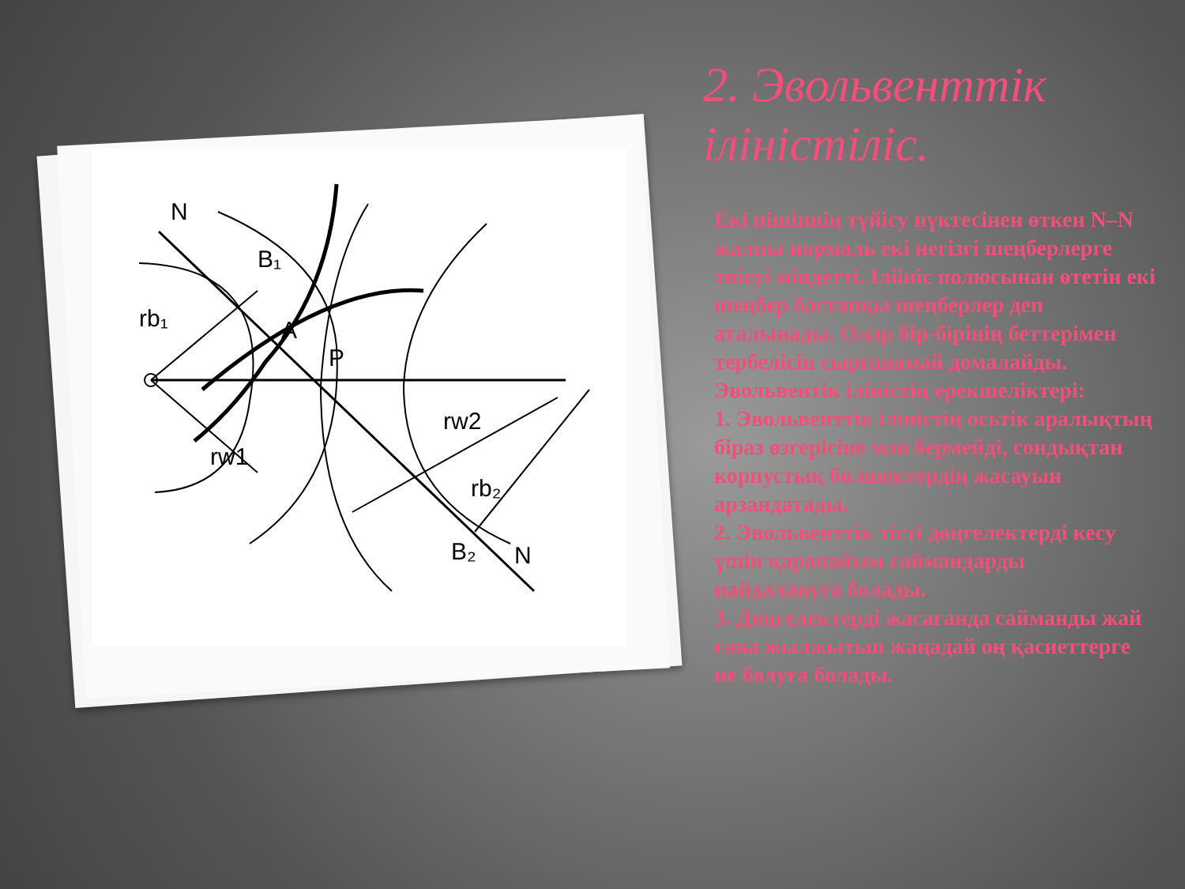N
B₁
rb₁
A
P
rw1
rw2
rb₂
B₂
N
2. Эвольвенттік іліністіліс.
Екі пішіннің түйісу нүктесінен өткен N–N жалпы нормаль екі негізгі шеңберлерге тиісуі міндетті. Іліініс полюсынан өтетін екі шеңбер бастапқы шеңберлер деп аталынады. Олар бір-бірінің беттерімен тербелісіп сырғанамай домалайды.
Эвольвентік іліністің ерекшеліктері:
1. Эвольвенттік іліністің осьтік аралықтың біраз өзгерісіне мән бермейді, сондықтан корпустық бөлшектердің жасауын арзандатады.
2. Эвольвенттік тісті дөңгелектерді кесу үшін қарапайым саймандарды пайдалануға болады.
3. Дөңгелектерді жасағанда сайманды жай ғана жылжытып жаңадай оң қасиеттерге ие болуға болады.